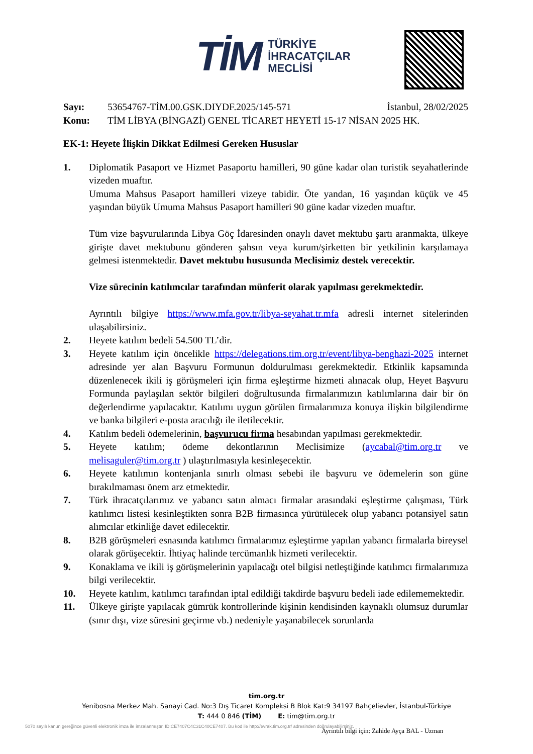TİM TÜRKİYE
İHRACATÇILAR
MECLİSİ
Sayı: 53654767-TİM.00.GSK.DIYDF.2025/145-571 İstanbul, 28/02/2025
Konu: TİM LİBYA (BİNGAZİ) GENEL TİCARET HEYETİ 15-17 NİSAN 2025 HK.
EK-1: Heyete İlişkin Dikkat Edilmesi Gereken Hususlar
1. Diplomatik Pasaport ve Hizmet Pasaportu hamilleri, 90 güne kadar olan turistik seyahatlerinde vizeden muaftır.
Umuma Mahsus Pasaport hamilleri vizeye tabidir. Öte yandan, 16 yaşından küçük ve 45 yaşından büyük Umuma Mahsus Pasaport hamilleri 90 güne kadar vizeden muaftır.
Tüm vize başvurularında Libya Göç İdaresinden onaylı davet mektubu şartı aranmakta, ülkeye girişte davet mektubunu gönderen şahsın veya kurum/şirketten bir yetkilinin karşılamaya gelmesi istenmektedir. Davet mektubu hususunda Meclisimiz destek verecektir.
Vize sürecinin katılımcılar tarafından münferit olarak yapılması gerekmektedir.
Ayrıntılı bilgiye https://www.mfa.gov.tr/libya-seyahat.tr.mfa adresli internet sitelerinden ulaşabilirsiniz.
2. Heyete katılım bedeli 54.500 TL’dir.
3. Heyete katılım için öncelikle https://delegations.tim.org.tr/event/libya-benghazi-2025 internet adresinde yer alan Başvuru Formunun doldurulması gerekmektedir. Etkinlik kapsamında düzenlenecek ikili iş görüşmeleri için firma eşleştirme hizmeti alınacak olup, Heyet Başvuru Formunda paylaşılan sektör bilgileri doğrultusunda firmalarımızın katılımlarına dair bir ön değerlendirme yapılacaktır. Katılımı uygun görülen firmalarımıza konuya ilişkin bilgilendirme ve banka bilgileri e-posta aracılığı ile iletilecektir.
4. Katılım bedeli ödemelerinin, başvurucu firma hesabından yapılması gerekmektedir.
5. Heyete katılım; ödeme dekontlarının Meclisimize (aycabal@tim.org.tr ve melisaguler@tim.org.tr ) ulaştırılmasıyla kesinleşecektir.
6. Heyete katılımın kontenjanla sınırlı olması sebebi ile başvuru ve ödemelerin son güne bırakılmaması önem arz etmektedir.
7. Türk ihracatçılarımız ve yabancı satın almacı firmalar arasındaki eşleştirme çalışması, Türk katılımcı listesi kesinleştikten sonra B2B firmasınca yürütülecek olup yabancı potansiyel satın alımcılar etkinliğe davet edilecektir.
8. B2B görüşmeleri esnasında katılımcı firmalarımız eşleştirme yapılan yabancı firmalarla bireysel olarak görüşecektir. İhtiyaç halinde tercümanlık hizmeti verilecektir.
9. Konaklama ve ikili iş görüşmelerinin yapılacağı otel bilgisi netleştiğinde katılımcı firmalarımıza bilgi verilecektir.
10. Heyete katılım, katılımcı tarafından iptal edildiği takdirde başvuru bedeli iade edilememektedir.
11. Ülkeye girişte yapılacak gümrük kontrollerinde kişinin kendisinden kaynaklı olumsuz durumlar (sınır dışı, vize süresini geçirme vb.) nedeniyle yaşanabilecek sorunlarda
tim.org.tr
Yenibosna Merkez Mah. Sanayi Cad. No:3 Dış Ticaret Kompleksi B Blok Kat:9 34197 Bahçelievler, İstanbul-Türkiye
T: 444 0 846 (TİM) E: tim@tim.org.tr
5070 sayılı kanun gereğince güvenli elektronik imza ile imzalanmıştır. ID:CE7407C4C31C40CE7407. Bu kod ile http://evrak.tim.org.tr/ adresinden doğrulayabilirsiniz.
Ayrıntılı bilgi için: Zahide Ayça BAL - Uzman